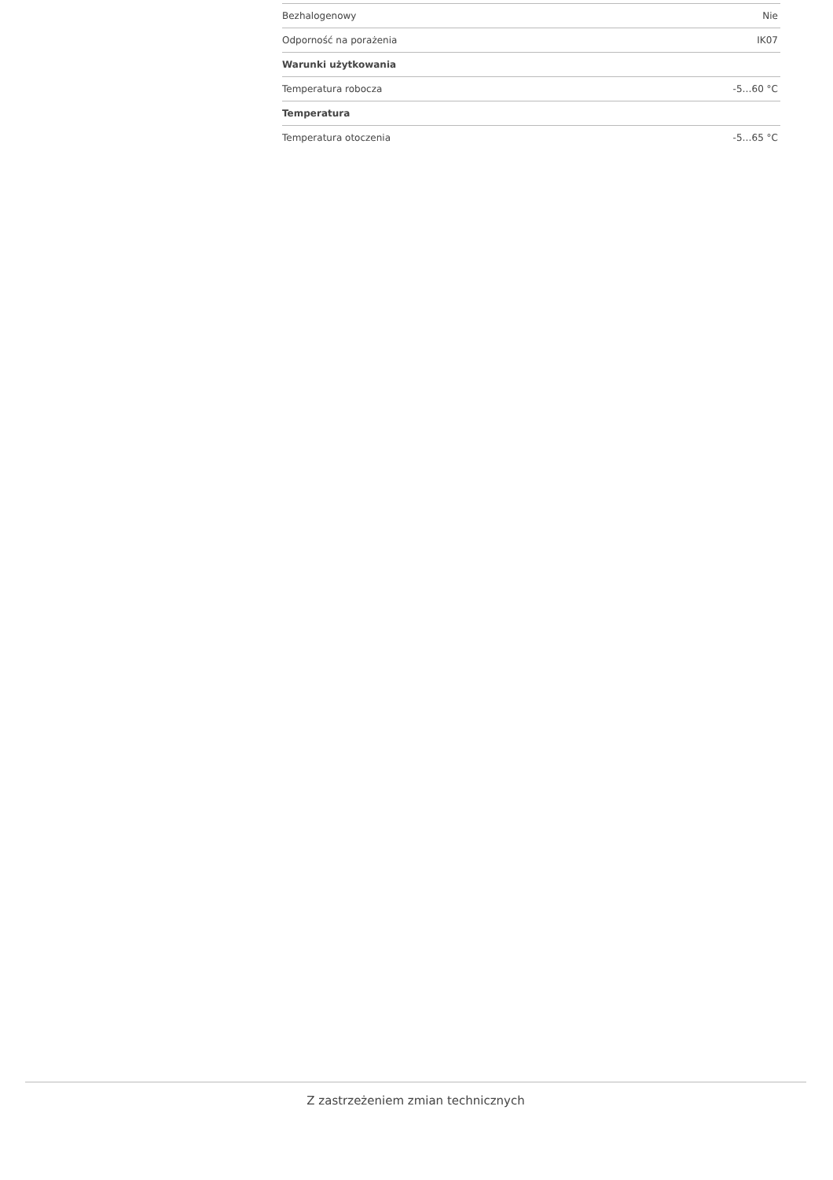| Bezhalogenowy | Nie |
| Odporność na porażenia | IK07 |
| Warunki użytkowania | |
| Temperatura robocza | -5…60 °C |
| Temperatura | |
| Temperatura otoczenia | -5…65 °C |
Z zastrzeżeniem zmian technicznych